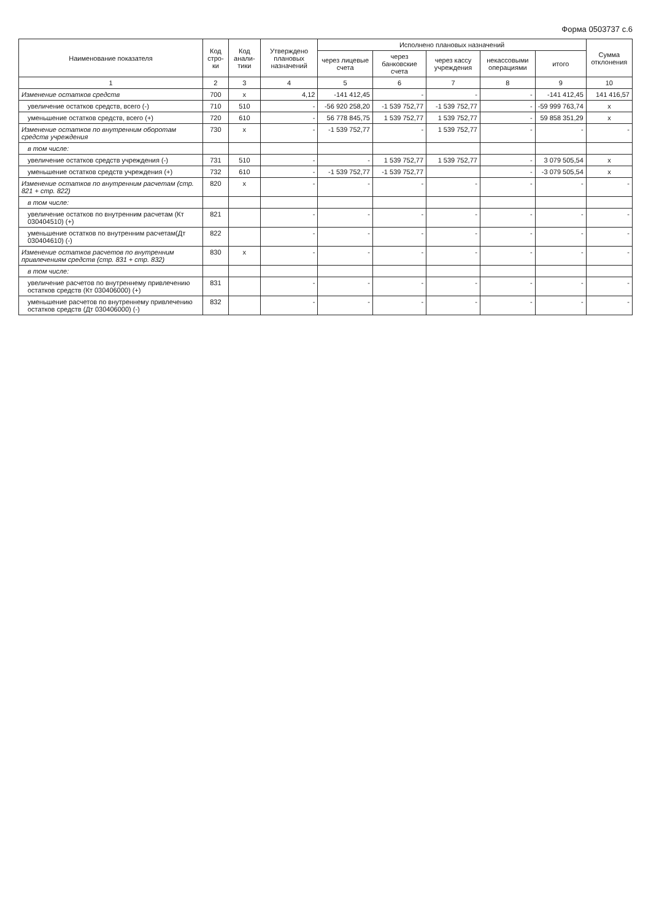Форма 0503737 с.6
| Наименование показателя | Код стро-ки | Код анали-тики | Утверждено плановых назначений | Исполнено плановых назначений | | | | | Сумма отклонения |
| --- | --- | --- | --- | --- | --- | --- | --- | --- | --- |
| | | | | через лицевые счета | через банковские счета | через кассу учреждения | некассовыми операциями | итого | |
| 1 | 2 | 3 | 4 | 5 | 6 | 7 | 8 | 9 | 10 |
| Изменение остатков средств | 700 | x | 4,12 | -141 412,45 | - | - | - | -141 412,45 | 141 416,57 |
| увеличение остатков средств, всего (-) | 710 | 510 | - | -56 920 258,20 | -1 539 752,77 | -1 539 752,77 | - | -59 999 763,74 | x |
| уменьшение остатков средств, всего (+) | 720 | 610 | - | 56 778 845,75 | 1 539 752,77 | 1 539 752,77 | - | 59 858 351,29 | x |
| Изменение остатков по внутренним оборотам средств учреждения | 730 | x | - | -1 539 752,77 | - | 1 539 752,77 | - | - | - |
| в том числе: | | | | | | | | | |
| увеличение остатков средств учреждения (-) | 731 | 510 | - | - | 1 539 752,77 | 1 539 752,77 | - | 3 079 505,54 | x |
| уменьшение остатков средств учреждения (+) | 732 | 610 | - | -1 539 752,77 | -1 539 752,77 | | - | -3 079 505,54 | x |
| Изменение остатков по внутренним расчетам (стр. 821 + стр. 822) | 820 | x | - | - | - | - | - | - | - |
| в том числе: | | | | | | | | | |
| увеличение остатков по внутренним расчетам (Кт 030404510) (+) | 821 | | - | - | - | - | - | - | - |
| уменьшение остатков по внутренним расчетам(Дт 030404610) (-) | 822 | | - | - | - | - | - | - | - |
| Изменение остатков расчетов по внутренним привлечениям средств (стр. 831 + стр. 832) | 830 | x | - | - | - | - | - | - | - |
| в том числе: | | | | | | | | | |
| увеличение расчетов по внутреннему привлечению остатков средств (Кт 030406000) (+) | 831 | | - | - | - | - | - | - | - |
| уменьшение расчетов по внутреннему привлечению остатков средств (Дт 030406000) (-) | 832 | | - | - | - | - | - | - | - |